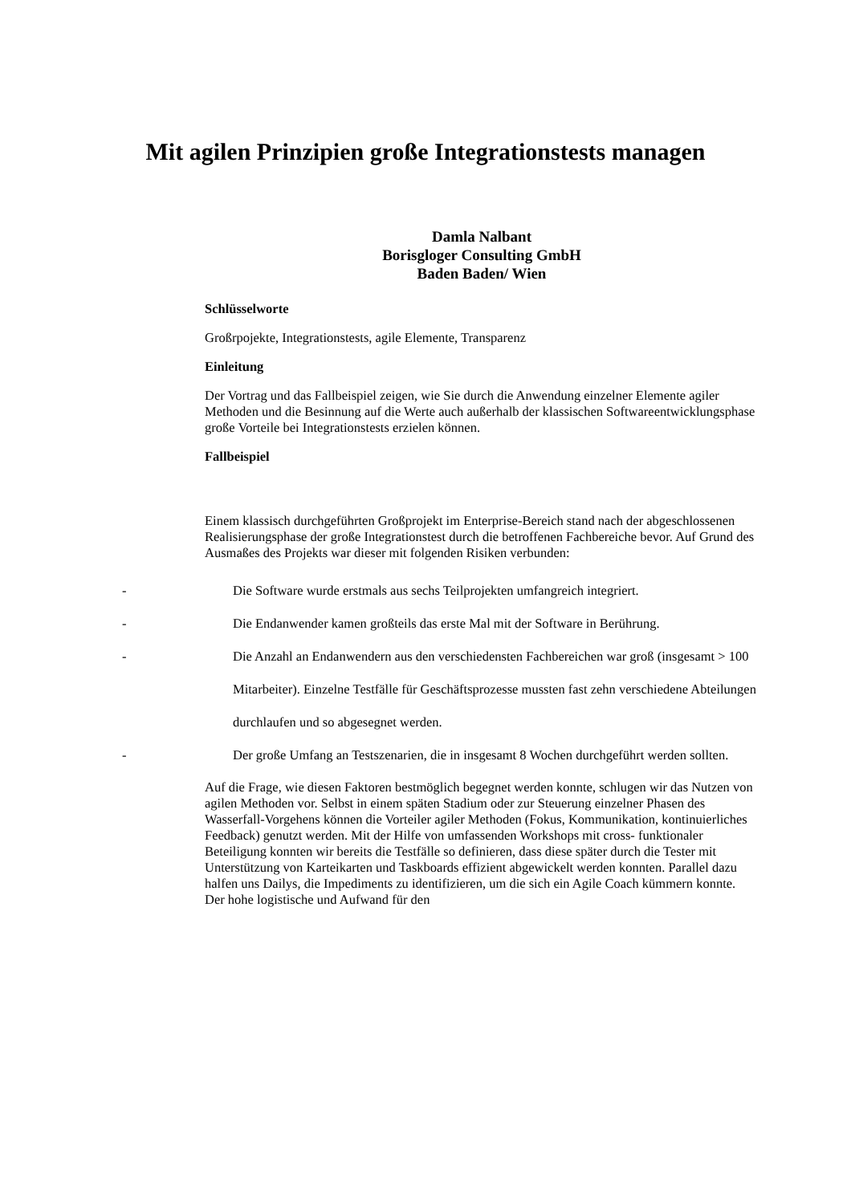Mit agilen Prinzipien große Integrationstests managen
Damla Nalbant
Borisgloger Consulting GmbH
Baden Baden/ Wien
Schlüsselworte
Großrpojekte, Integrationstests, agile Elemente, Transparenz
Einleitung
Der Vortrag und das Fallbeispiel zeigen, wie Sie durch die Anwendung einzelner Elemente agiler Methoden und die Besinnung auf die Werte auch außerhalb der klassischen Softwareentwicklungsphase große Vorteile bei Integrationstests erzielen können.
Fallbeispiel
Einem klassisch durchgeführten Großprojekt im Enterprise-Bereich stand nach der abgeschlossenen Realisierungsphase der große Integrationstest durch die betroffenen Fachbereiche bevor. Auf Grund des Ausmaßes des Projekts war dieser mit folgenden Risiken verbunden:
- Die Software wurde erstmals aus sechs Teilprojekten umfangreich integriert.
- Die Endanwender kamen großteils das erste Mal mit der Software in Berührung.
- Die Anzahl an Endanwendern aus den verschiedensten Fachbereichen war groß (insgesamt > 100 Mitarbeiter). Einzelne Testfälle für Geschäftsprozesse mussten fast zehn verschiedene Abteilungen durchlaufen und so abgesegnet werden.
- Der große Umfang an Testszenarien, die in insgesamt 8 Wochen durchgeführt werden sollten.
Auf die Frage, wie diesen Faktoren bestmöglich begegnet werden konnte, schlugen wir das Nutzen von agilen Methoden vor. Selbst in einem späten Stadium oder zur Steuerung einzelner Phasen des Wasserfall-Vorgehens können die Vorteiler agiler Methoden (Fokus, Kommunikation, kontinuierliches Feedback) genutzt werden. Mit der Hilfe von umfassenden Workshops mit cross- funktionaler Beteiligung konnten wir bereits die Testfälle so definieren, dass diese später durch die Tester mit Unterstützung von Karteikarten und Taskboards effizient abgewickelt werden konnten. Parallel dazu halfen uns Dailys, die Impediments zu identifizieren, um die sich ein Agile Coach kümmern konnte. Der hohe logistische und Aufwand für den